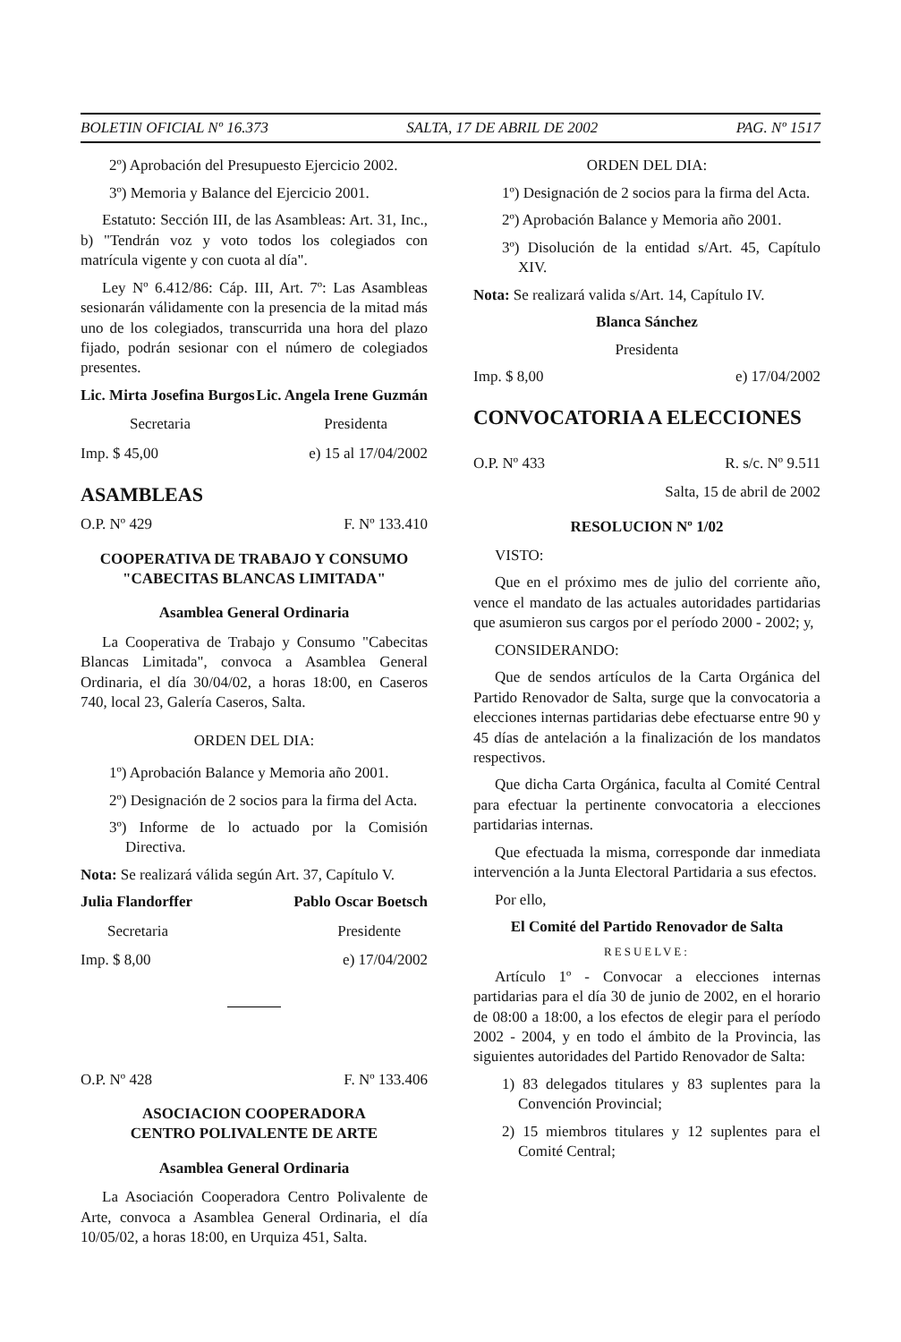BOLETIN OFICIAL Nº 16.373 SALTA, 17 DE ABRIL DE 2002 PAG. Nº 1517
2º) Aprobación del Presupuesto Ejercicio 2002.
3º) Memoria y Balance del Ejercicio 2001.
Estatuto: Sección III, de las Asambleas: Art. 31, Inc., b) "Tendrán voz y voto todos los colegiados con matrícula vigente y con cuota al día".
Ley Nº 6.412/86: Cáp. III, Art. 7º: Las Asambleas sesionarán válidamente con la presencia de la mitad más uno de los colegiados, transcurrida una hora del plazo fijado, podrán sesionar con el número de colegiados presentes.
Lic. Mirta Josefina Burgos Lic. Angela Irene Guzmán
Secretaria Presidenta
Imp. $ 45,00 e) 15 al 17/04/2002
ASAMBLEAS
O.P. Nº 429 F. Nº 133.410
COOPERATIVA DE TRABAJO Y CONSUMO
"CABECITAS BLANCAS LIMITADA"
Asamblea General Ordinaria
La Cooperativa de Trabajo y Consumo "Cabecitas Blancas Limitada", convoca a Asamblea General Ordinaria, el día 30/04/02, a horas 18:00, en Caseros 740, local 23, Galería Caseros, Salta.
ORDEN DEL DIA:
1º) Aprobación Balance y Memoria año 2001.
2º) Designación de 2 socios para la firma del Acta.
3º) Informe de lo actuado por la Comisión Directiva.
Nota: Se realizará válida según Art. 37, Capítulo V.
Julia Flandorffer Pablo Oscar Boetsch
Secretaria Presidente
Imp. $ 8,00 e) 17/04/2002
O.P. Nº 428 F. Nº 133.406
ASOCIACION COOPERADORA
CENTRO POLIVALENTE DE ARTE
Asamblea General Ordinaria
La Asociación Cooperadora Centro Polivalente de Arte, convoca a Asamblea General Ordinaria, el día 10/05/02, a horas 18:00, en Urquiza 451, Salta.
ORDEN DEL DIA:
1º) Designación de 2 socios para la firma del Acta.
2º) Aprobación Balance y Memoria año 2001.
3º) Disolución de la entidad s/Art. 45, Capítulo XIV.
Nota: Se realizará valida s/Art. 14, Capítulo IV.
Blanca Sánchez
Presidenta
Imp. $ 8,00 e) 17/04/2002
CONVOCATORIA A ELECCIONES
O.P. Nº 433 R. s/c. Nº 9.511
Salta, 15 de abril de 2002
RESOLUCION Nº 1/02
VISTO:
Que en el próximo mes de julio del corriente año, vence el mandato de las actuales autoridades partidarias que asumieron sus cargos por el período 2000 - 2002; y,
CONSIDERANDO:
Que de sendos artículos de la Carta Orgánica del Partido Renovador de Salta, surge que la convocatoria a elecciones internas partidarias debe efectuarse entre 90 y 45 días de antelación a la finalización de los mandatos respectivos.
Que dicha Carta Orgánica, faculta al Comité Central para efectuar la pertinente convocatoria a elecciones partidarias internas.
Que efectuada la misma, corresponde dar inmediata intervención a la Junta Electoral Partidaria a sus efectos.
Por ello,
El Comité del Partido Renovador de Salta
RESUELVE:
Artículo 1º - Convocar a elecciones internas partidarias para el día 30 de junio de 2002, en el horario de 08:00 a 18:00, a los efectos de elegir para el período 2002 - 2004, y en todo el ámbito de la Provincia, las siguientes autoridades del Partido Renovador de Salta:
1) 83 delegados titulares y 83 suplentes para la Convención Provincial;
2) 15 miembros titulares y 12 suplentes para el Comité Central;